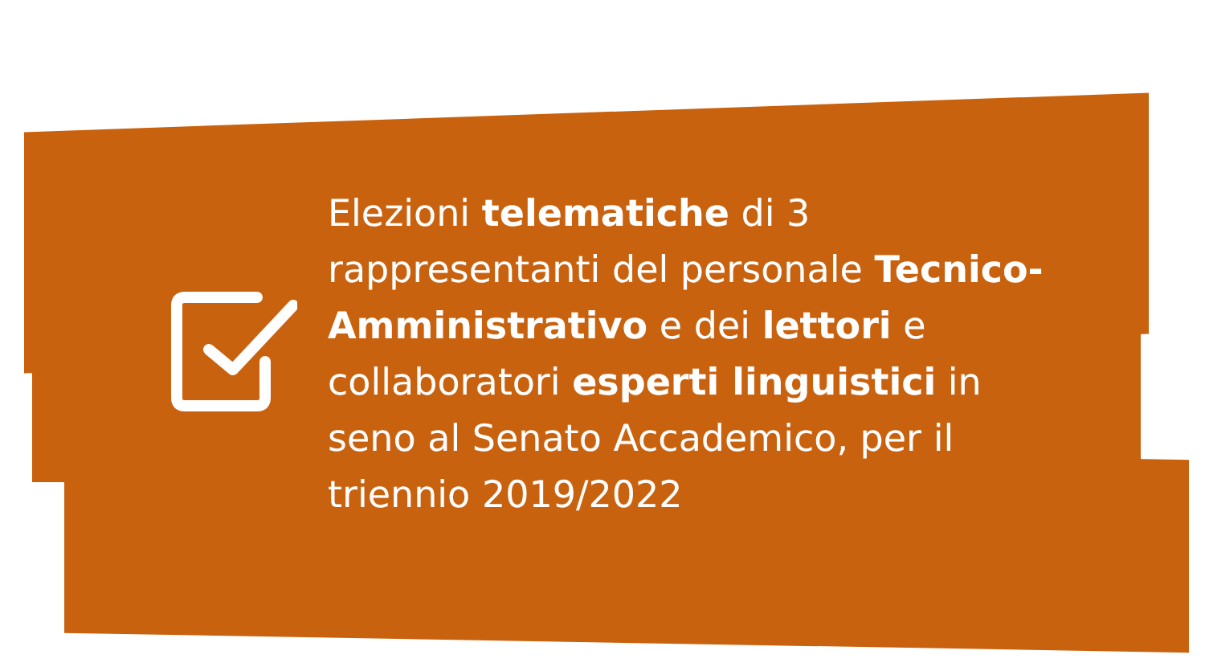Elezioni telematiche di 3 rappresentanti del personale Tecnico-Amministrativo e dei lettori e collaboratori esperti linguistici in seno al Senato Accademico, per il triennio 2019/2022